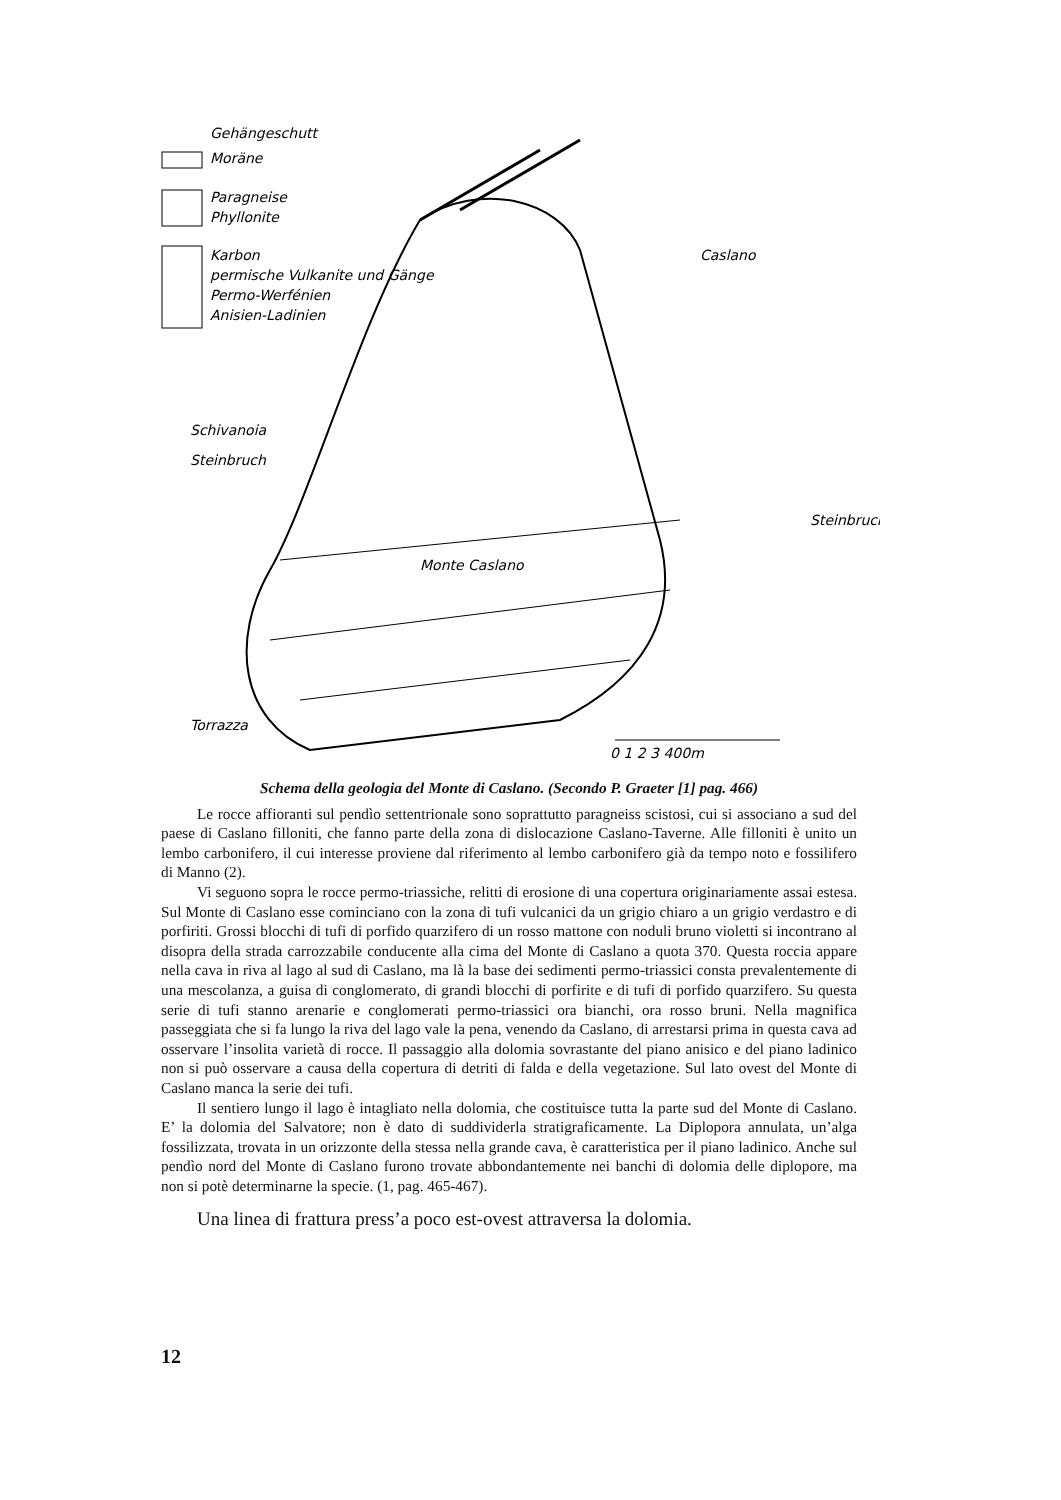Gehängeschutt
Moräne
Paragneise
Phyllonite
Karbon
permische Vulkanite und Gänge
Permo-Werfénien
Anisien-Ladinien
Caslano
Schivanoia
Steinbruch
Steinbruch
Monte Caslano
Torrazza
0 1 2 3 400m
Schema della geologia del Monte di Caslano. (Secondo P. Graeter [1] pag. 466)
Le rocce affioranti sul pendìo settentrionale sono soprattutto paragneiss scistosi, cui si associano a sud del paese di Caslano filloniti, che fanno parte della zona di dislocazione Caslano-Taverne. Alle filloniti è unito un lembo carbonifero, il cui interesse proviene dal riferimento al lembo carbonifero già da tempo noto e fossilifero di Manno (2).
Vi seguono sopra le rocce permo-triassiche, relitti di erosione di una copertura originariamente assai estesa. Sul Monte di Caslano esse cominciano con la zona di tufi vulcanici da un grigio chiaro a un grigio verdastro e di porfiriti. Grossi blocchi di tufi di porfido quarzifero di un rosso mattone con noduli bruno violetti si incontrano al disopra della strada carrozzabile conducente alla cima del Monte di Caslano a quota 370. Questa roccia appare nella cava in riva al lago al sud di Caslano, ma là la base dei sedimenti permo-triassici consta prevalentemente di una mescolanza, a guisa di conglomerato, di grandi blocchi di porfirite e di tufi di porfido quarzifero. Su questa serie di tufi stanno arenarie e conglomerati permo-triassici ora bianchi, ora rosso bruni. Nella magnifica passeggiata che si fa lungo la riva del lago vale la pena, venendo da Caslano, di arrestarsi prima in questa cava ad osservare l’insolita varietà di rocce. Il passaggio alla dolomia sovrastante del piano anisico e del piano ladinico non si può osservare a causa della copertura di detriti di falda e della vegetazione. Sul lato ovest del Monte di Caslano manca la serie dei tufi.
Il sentiero lungo il lago è intagliato nella dolomia, che costituisce tutta la parte sud del Monte di Caslano. E’ la dolomia del Salvatore; non è dato di suddividerla stratigraficamente. La Diplopora annulata, un’alga fossilizzata, trovata in un orizzonte della stessa nella grande cava, è caratteristica per il piano ladinico. Anche sul pendìo nord del Monte di Caslano furono trovate abbondantemente nei banchi di dolomia delle diplopore, ma non si potè determinarne la specie. (1, pag. 465-467).
Una linea di frattura press’a poco est-ovest attraversa la dolomia.
12